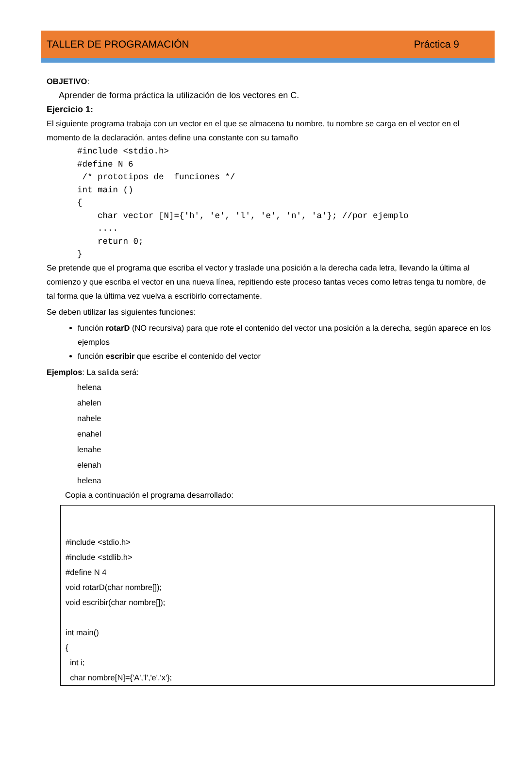TALLER DE PROGRAMACIÓN Práctica 9
OBJETIVO:
Aprender de forma práctica la utilización de los vectores en C.
Ejercicio 1:
El siguiente programa trabaja con un vector en el que se almacena tu nombre, tu nombre se carga en el vector en el momento de la declaración, antes define una constante con su tamaño
#include <stdio.h> #define N 6 /* prototipos de funciones */ int main () { char vector [N]={'h', 'e', 'l', 'e', 'n', 'a'}; //por ejemplo .... return 0; }
Se pretende que el programa que escriba el vector y traslade una posición a la derecha cada letra, llevando la última al comienzo y que escriba el vector en una nueva línea, repitiendo este proceso tantas veces como letras tenga tu nombre, de tal forma que la última vez vuelva a escribirlo correctamente.
Se deben utilizar las siguientes funciones:
función rotarD (NO recursiva) para que rote el contenido del vector una posición a la derecha, según aparece en los ejemplos
función escribir que escribe el contenido del vector
Ejemplos: La salida será:
helena
ahelen
nahele
enahel
lenahe
elenah
helena
Copia a continuación el programa desarrollado:
#include <stdio.h> #include <stdlib.h> #define N 4 void rotarD(char nombre[]); void escribir(char nombre[]); int main() { int i; char nombre[N]={'A','l','e','x'};